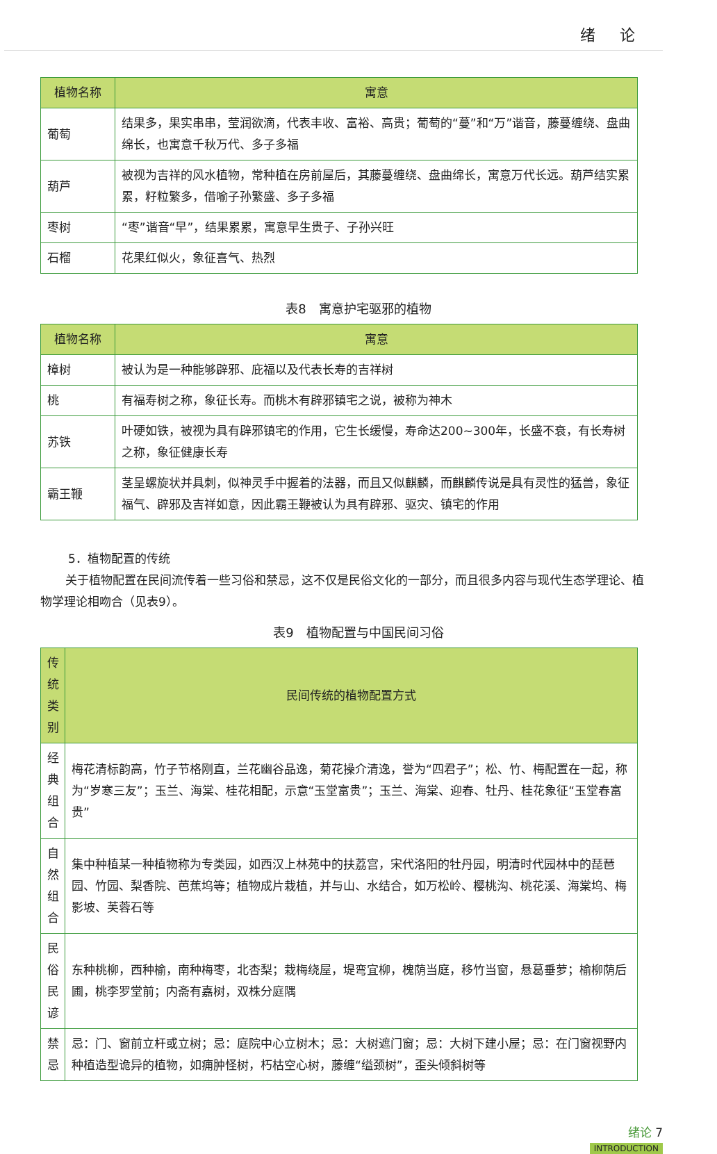绪 论
| 植物名称 | 寓意 |
| --- | --- |
| 葡萄 | 结果多，果实串串，莹润欲滴，代表丰收、富裕、高贵；葡萄的“蔓”和“万”谐音，藤蔓缠绕、盘曲绵长，也寓意千秋万代、多子多福 |
| 葫芦 | 被视为吉祥的风水植物，常种植在房前屋后，其藤蔓缠绕、盘曲绵长，寓意万代长远。葫芦结实累累，籽粒繁多，借喻子孙繁盛、多子多福 |
| 枣树 | “枣”谐音“早”，结果累累，寓意早生贵子、子孙兴旺 |
| 石榴 | 花果红似火，象征喜气、热烈 |
表8　寓意护宅驱邪的植物
| 植物名称 | 寓意 |
| --- | --- |
| 樟树 | 被认为是一种能够辟邪、庇福以及代表长寿的吉祥树 |
| 桃 | 有福寿树之称，象征长寿。而桃木有辟邪镇宅之说，被称为神木 |
| 苏铁 | 叶硬如铁，被视为具有辟邪镇宅的作用，它生长缓慢，寿命达200~300年，长盛不衰，有长寿树之称，象征健康长寿 |
| 霸王鞭 | 茎呈螺旋状并具刺，似神灵手中握着的法器，而且又似麒麟，而麒麟传说是具有灵性的猛兽，象征福气、辟邪及吉祥如意，因此霸王鞭被认为具有辟邪、驱灾、镇宅的作用 |
5．植物配置的传统
关于植物配置在民间流传着一些习俗和禁忌，这不仅是民俗文化的一部分，而且很多内容与现代生态学理论、植物学理论相吻合（见表9）。
表9　植物配置与中国民间习俗
| 传统类别 | 民间传统的植物配置方式 |
| --- | --- |
| 经典组合 | 梅花清标韵高，竹子节格刚直，兰花幽谷品逸，菊花操介清逸，誉为“四君子”；松、竹、梅配置在一起，称为“岁寒三友”；玉兰、海棠、桂花相配，示意“玉堂富贵”；玉兰、海棠、迎春、牡丹、桂花象征“玉堂春富贵” |
| 自然组合 | 集中种植某一种植物称为专类园，如西汉上林苑中的扶荔宫，宋代洛阳的牡丹园，明清时代园林中的琵琶园、竹园、梨香院、芭蕉坞等；植物成片栽植，并与山、水结合，如万松岭、樱桃沟、桃花溪、海棠坞、梅影坡、芙蓉石等 |
| 民俗民谚 | 东种桃柳，西种榆，南种梅枣，北杏梨；栽梅绕屋，堤弯宜柳，槐荫当庭，移竹当窗，悬葛垂萝；榆柳荫后圃，桃李罗堂前；内斋有嘉树，双株分庭隅 |
| 禁忌 | 忌：门、窗前立杆或立树；忌：庭院中心立树木；忌：大树遮门窗；忌：大树下建小屋；忌：在门窗视野内种植造型诡异的植物，如痈肿怪树，朽枯空心树，藤缠“缢颈树”，歪头倾斜树等 |
绪论 7
INTRODUCTION